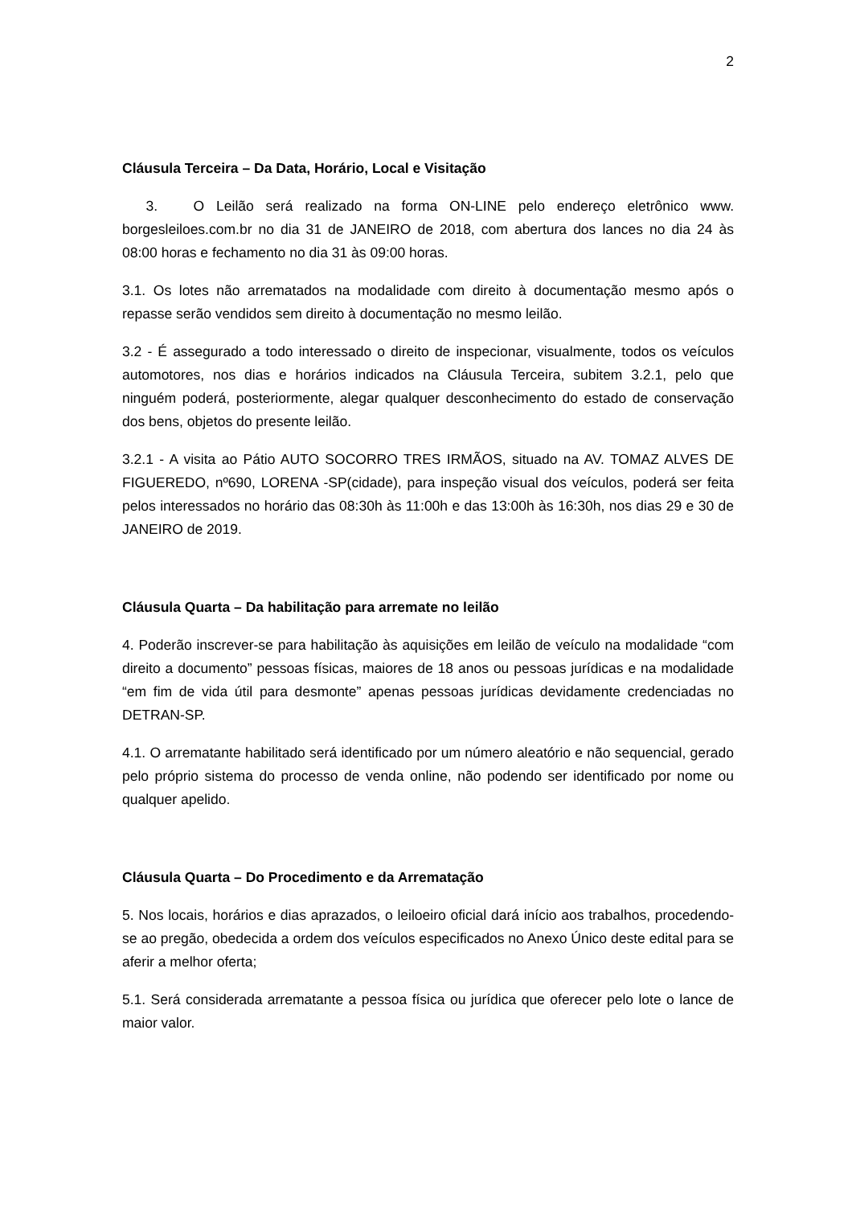2
Cláusula Terceira – Da Data, Horário, Local e Visitação
3. O Leilão será realizado na forma ON-LINE pelo endereço eletrônico www. borgesleiloes.com.br no dia 31 de JANEIRO de 2018, com abertura dos lances no dia 24 às 08:00 horas e fechamento no dia 31 às 09:00 horas.
3.1. Os lotes não arrematados na modalidade com direito à documentação mesmo após o repasse serão vendidos sem direito à documentação no mesmo leilão.
3.2 - É assegurado a todo interessado o direito de inspecionar, visualmente, todos os veículos automotores, nos dias e horários indicados na Cláusula Terceira, subitem 3.2.1, pelo que ninguém poderá, posteriormente, alegar qualquer desconhecimento do estado de conservação dos bens, objetos do presente leilão.
3.2.1 - A visita ao Pátio AUTO SOCORRO TRES IRMÃOS, situado na AV. TOMAZ ALVES DE FIGUEREDO, nº690, LORENA -SP(cidade), para inspeção visual dos veículos, poderá ser feita pelos interessados no horário das 08:30h às 11:00h e das 13:00h às 16:30h, nos dias 29 e 30 de JANEIRO de 2019.
Cláusula Quarta – Da habilitação para arremate no leilão
4. Poderão inscrever-se para habilitação às aquisições em leilão de veículo na modalidade “com direito a documento” pessoas físicas, maiores de 18 anos ou pessoas jurídicas e na modalidade “em fim de vida útil para desmonte” apenas pessoas jurídicas devidamente credenciadas no DETRAN-SP.
4.1. O arrematante habilitado será identificado por um número aleatório e não sequencial, gerado pelo próprio sistema do processo de venda online, não podendo ser identificado por nome ou qualquer apelido.
Cláusula Quarta – Do Procedimento e da Arrematação
5. Nos locais, horários e dias aprazados, o leiloeiro oficial dará início aos trabalhos, procedendo-se ao pregão, obedecida a ordem dos veículos especificados no Anexo Único deste edital para se aferir a melhor oferta;
5.1. Será considerada arrematante a pessoa física ou jurídica que oferecer pelo lote o lance de maior valor.